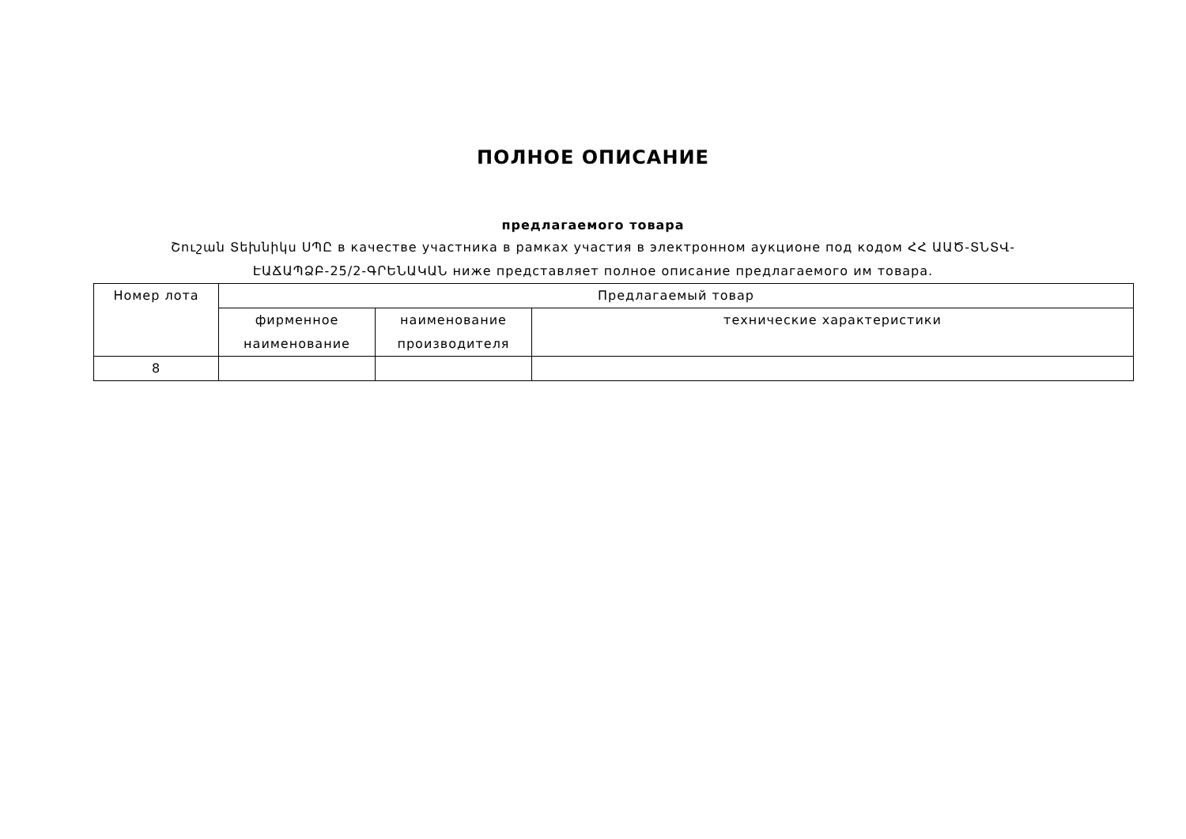ПОЛНОЕ ОПИСАНИЕ
предлагаемого товара
Շուշան Տեխնիկս ՍՊԸ в качестве участника в рамках участия в электронном аукционе под кодом ՀՀ ԱԱԾ-ՏՆՏՎ-ԷԱՃԱՊՁԲ-25/2-ԳՐԵՆԱԿԱՆ ниже представляет полное описание предлагаемого им товара.
| Номер лота | Предлагаемый товар | | |
| --- | --- | --- | --- |
| | фирменное наименование | наименование производителя | технические характеристики |
| 8 | | | |